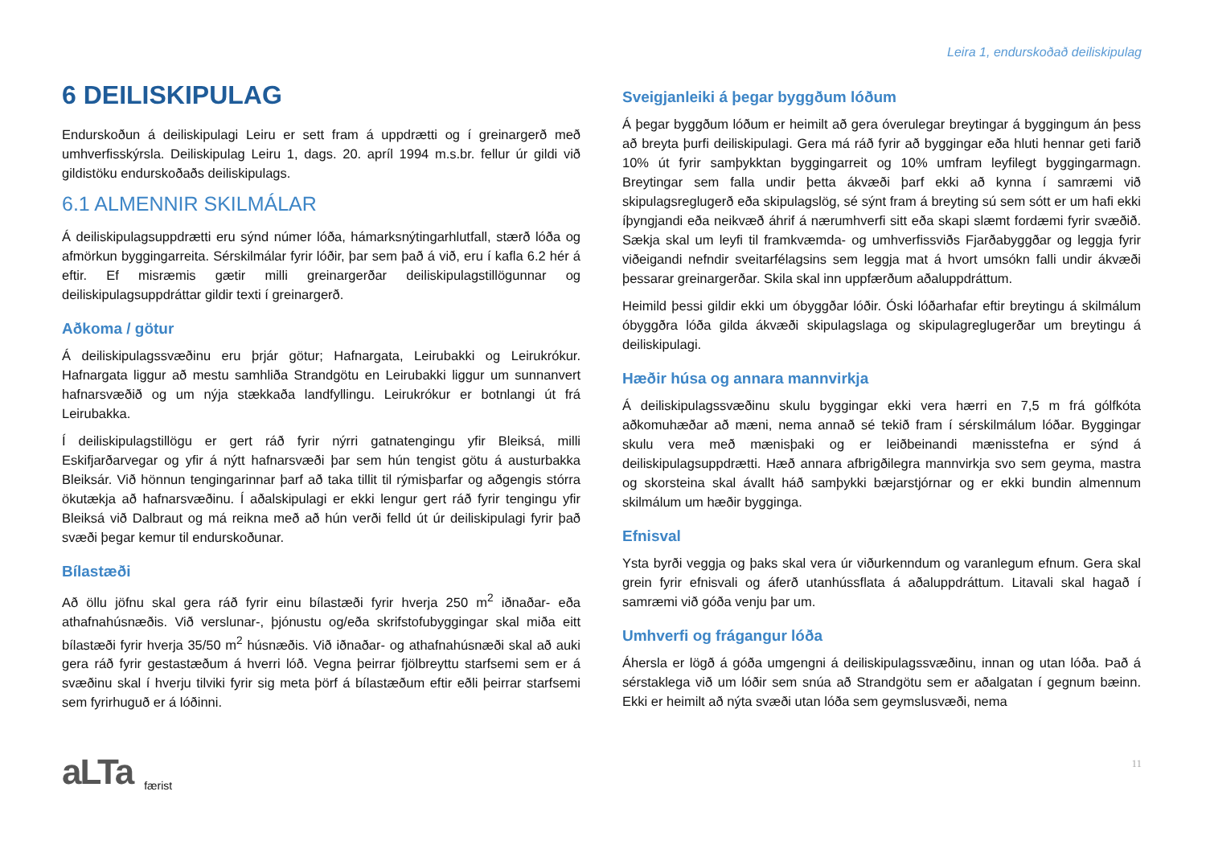Leira 1, endurskoðað deiliskipulag
6 DEILISKIPULAG
Endurskoðun á deiliskipulagi Leiru er sett fram á uppdrætti og í greinargerð með umhverfisskýrsla. Deiliskipulag Leiru 1, dags. 20. apríl 1994 m.s.br. fellur úr gildi við gildistöku endurskoðaðs deiliskipulags.
6.1 ALMENNIR SKILMÁLAR
Á deiliskipulagsuppdrætti eru sýnd númer lóða, hámarksnýtingarhlutfall, stærð lóða og afmörkun byggingarreita. Sérskilmálar fyrir lóðir, þar sem það á við, eru í kafla 6.2 hér á eftir. Ef misræmis gætir milli greinargerðar deiliskipulagstillögunnar og deiliskipulagsuppdráttar gildir texti í greinargerð.
Aðkoma / götur
Á deiliskipulagssvæðinu eru þrjár götur; Hafnargata, Leirubakki og Leirukrókur. Hafnargata liggur að mestu samhliða Strandgötu en Leirubakki liggur um sunnanvert hafnarsvæðið og um nýja stækkaða landfyllingu. Leirukrókur er botnlangi út frá Leirubakka.
Í deiliskipulagstillögu er gert ráð fyrir nýrri gatnatengingu yfir Bleiksá, milli Eskifjarðarvegar og yfir á nýtt hafnarsvæði þar sem hún tengist götu á austurbakka Bleiksár. Við hönnun tengingarinnar þarf að taka tillit til rýmisþarfar og aðgengis stórra ökutækja að hafnarsvæðinu. Í aðalskipulagi er ekki lengur gert ráð fyrir tengingu yfir Bleiksá við Dalbraut og má reikna með að hún verði felld út úr deiliskipulagi fyrir það svæði þegar kemur til endurskoðunar.
Bílastæði
Að öllu jöfnu skal gera ráð fyrir einu bílastæði fyrir hverja 250 m<sup>2</sup> iðnaðar- eða athafnahúsnæðis. Við verslunar-, þjónustu og/eða skrifstofubyggingar skal miða eitt bílastæði fyrir hverja 35/50 m<sup>2</sup> húsnæðis. Við iðnaðar- og athafnahúsnæði skal að auki gera ráð fyrir gestastæðum á hverri lóð. Vegna þeirrar fjölbreyttu starfsemi sem er á svæðinu skal í hverju tilviki fyrir sig meta þörf á bílastæðum eftir eðli þeirrar starfsemi sem fyrirhuguð er á lóðinni.
Sveigjanleiki á þegar byggðum lóðum
Á þegar byggðum lóðum er heimilt að gera óverulegar breytingar á byggingum án þess að breyta þurfi deiliskipulagi. Gera má ráð fyrir að byggingar eða hluti hennar geti farið 10% út fyrir samþykktan byggingarreit og 10% umfram leyfilegt byggingarmagn. Breytingar sem falla undir þetta ákvæði þarf ekki að kynna í samræmi við skipulagsreglugerð eða skipulagslög, sé sýnt fram á breyting sú sem sótt er um hafi ekki íþyngjandi eða neikvæð áhrif á nærumhverfi sitt eða skapi slæmt fordæmi fyrir svæðið. Sækja skal um leyfi til framkvæmda- og umhverfissviðs Fjarðabyggðar og leggja fyrir viðeigandi nefndir sveitarfélagsins sem leggja mat á hvort umsókn falli undir ákvæði þessarar greinargerðar. Skila skal inn uppfærðum aðaluppdráttum.
Heimild þessi gildir ekki um óbyggðar lóðir. Óski lóðarhafar eftir breytingu á skilmálum óbyggðra lóða gilda ákvæði skipulagslaga og skipulagreglugerðar um breytingu á deiliskipulagi.
Hæðir húsa og annara mannvirkja
Á deiliskipulagssvæðinu skulu byggingar ekki vera hærri en 7,5 m frá gólfkóta aðkomuhæðar að mæni, nema annað sé tekið fram í sérskilmálum lóðar. Byggingar skulu vera með mænisþaki og er leiðbeinandi mænisstefna er sýnd á deiliskipulagsuppdrætti. Hæð annara afbrigðilegra mannvirkja svo sem geyma, mastra og skorsteina skal ávallt háð samþykki bæjarstjórnar og er ekki bundin almennum skilmálum um hæðir bygginga.
Efnisval
Ysta byrði veggja og þaks skal vera úr viðurkenndum og varanlegum efnum. Gera skal grein fyrir efnisvali og áferð utanhússflata á aðaluppdráttum. Litavali skal hagað í samræmi við góða venju þar um.
Umhverfi og frágangur lóða
Áhersla er lögð á góða umgengni á deiliskipulagssvæðinu, innan og utan lóða. Það á sérstaklega við um lóðir sem snúa að Strandgötu sem er aðalgatan í gegnum bæinn. Ekki er heimilt að nýta svæði utan lóða sem geymslusvæði, nema
aLTa færist 11